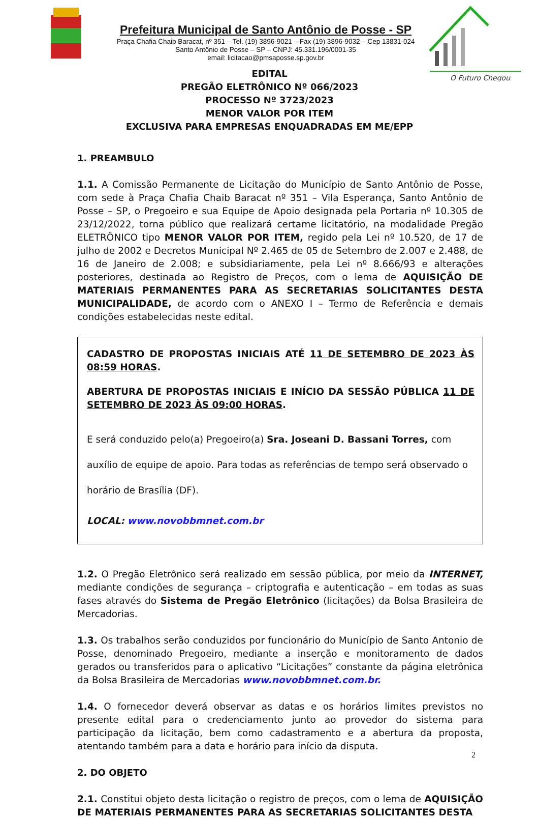Prefeitura Municipal de Santo Antônio de Posse - SP
Praça Chafia Chaib Baracat, nº 351 – Tel. (19) 3896-9021 – Fax (19) 3896-9032 – Cep 13831-024
Santo Antônio de Posse – SP – CNPJ: 45.331.196/0001-35
email: licitacao@pmsaposse.sp.gov.br
O Futuro Chegou
EDITAL
PREGÃO ELETRÔNICO Nº 066/2023
PROCESSO Nº 3723/2023
MENOR VALOR POR ITEM
EXCLUSIVA PARA EMPRESAS ENQUADRADAS EM ME/EPP
1. PREAMBULO
1.1. A Comissão Permanente de Licitação do Município de Santo Antônio de Posse, com sede à Praça Chafia Chaib Baracat nº 351 – Vila Esperança, Santo Antônio de Posse – SP, o Pregoeiro e sua Equipe de Apoio designada pela Portaria nº 10.305 de 23/12/2022, torna público que realizará certame licitatório, na modalidade Pregão ELETRÔNICO tipo MENOR VALOR POR ITEM, regido pela Lei nº 10.520, de 17 de julho de 2002 e Decretos Municipal Nº 2.465 de 05 de Setembro de 2.007 e 2.488, de 16 de Janeiro de 2.008; e subsidiariamente, pela Lei nº 8.666/93 e alterações posteriores, destinada ao Registro de Preços, com o lema de AQUISIÇÃO DE MATERIAIS PERMANENTES PARA AS SECRETARIAS SOLICITANTES DESTA MUNICIPALIDADE, de acordo com o ANEXO I – Termo de Referência e demais condições estabelecidas neste edital.
CADASTRO DE PROPOSTAS INICIAIS ATÉ 11 DE SETEMBRO DE 2023 ÀS 08:59 HORAS.
ABERTURA DE PROPOSTAS INICIAIS E INÍCIO DA SESSÃO PÚBLICA 11 DE SETEMBRO DE 2023 ÀS 09:00 HORAS.
E será conduzido pelo(a) Pregoeiro(a) Sra. Joseani D. Bassani Torres, com auxílio de equipe de apoio. Para todas as referências de tempo será observado o horário de Brasília (DF).
LOCAL: www.novobbmnet.com.br
1.2. O Pregão Eletrônico será realizado em sessão pública, por meio da INTERNET, mediante condições de segurança – criptografia e autenticação – em todas as suas fases através do Sistema de Pregão Eletrônico (licitações) da Bolsa Brasileira de Mercadorias.
1.3. Os trabalhos serão conduzidos por funcionário do Município de Santo Antonio de Posse, denominado Pregoeiro, mediante a inserção e monitoramento de dados gerados ou transferidos para o aplicativo “Licitações” constante da página eletrônica da Bolsa Brasileira de Mercadorias www.novobbmnet.com.br.
1.4. O fornecedor deverá observar as datas e os horários limites previstos no presente edital para o credenciamento junto ao provedor do sistema para participação da licitação, bem como cadastramento e a abertura da proposta, atentando também para a data e horário para início da disputa.
2. DO OBJETO
2.1. Constitui objeto desta licitação o registro de preços, com o lema de AQUISIÇÃO DE MATERIAIS PERMANENTES PARA AS SECRETARIAS SOLICITANTES DESTA
2